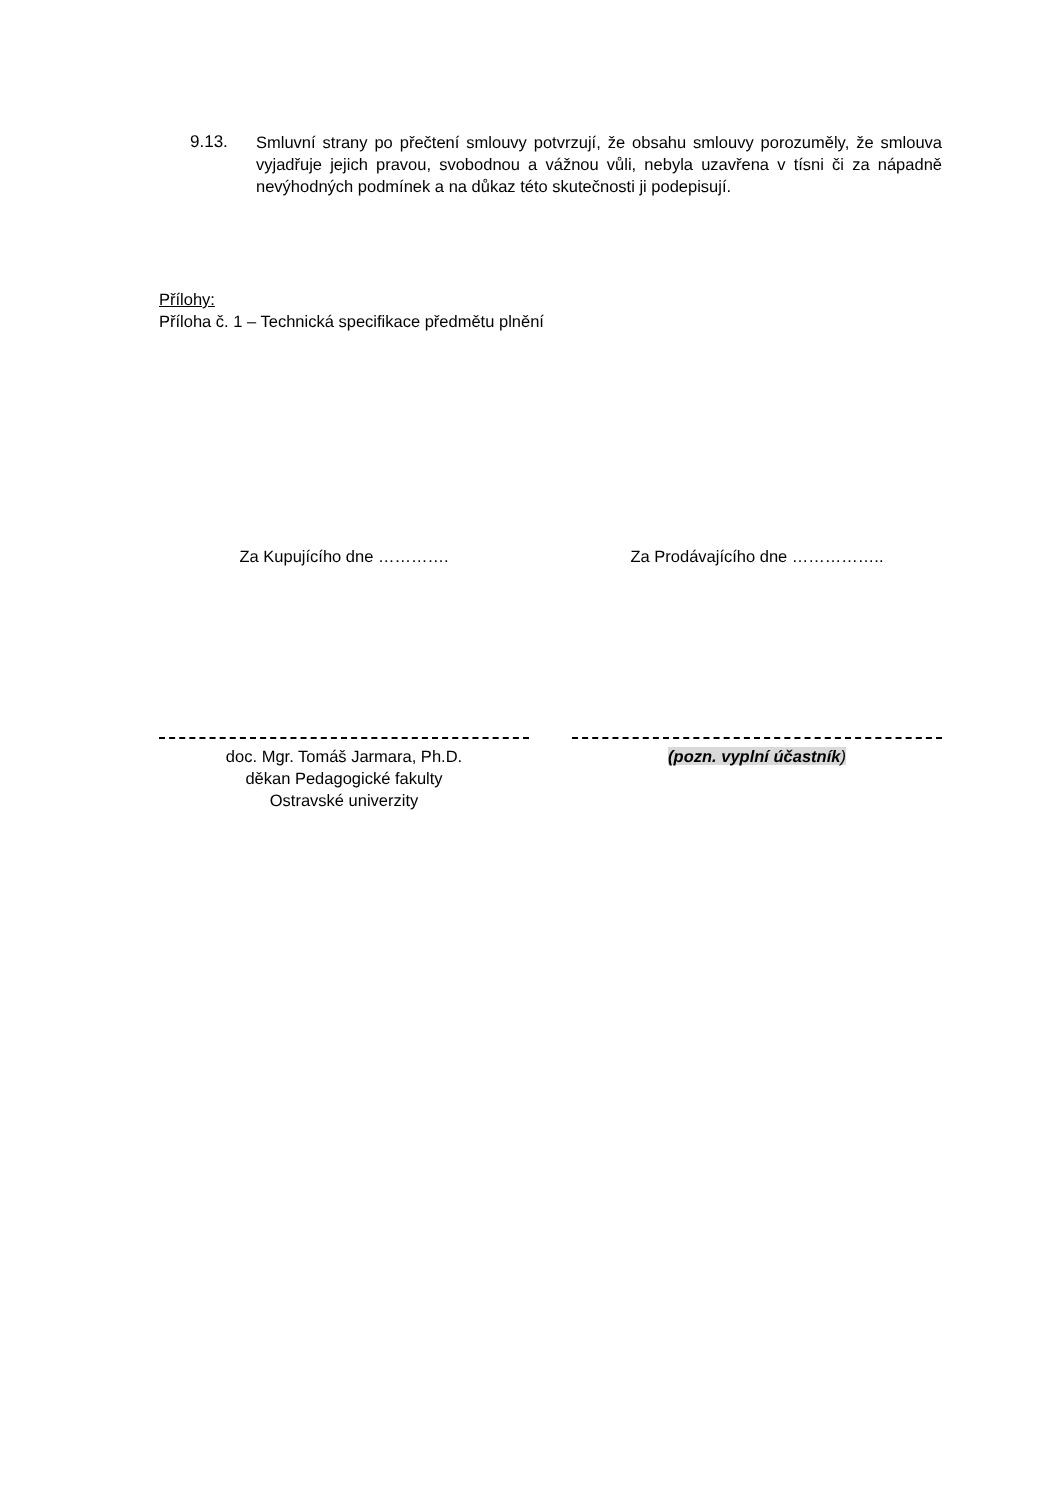9.13. Smluvní strany po přečtení smlouvy potvrzují, že obsahu smlouvy porozuměly, že smlouva vyjadřuje jejich pravou, svobodnou a vážnou vůli, nebyla uzavřena v tísni či za nápadně nevýhodných podmínek a na důkaz této skutečnosti ji podepisují.
Přílohy:
Příloha č. 1 – Technická specifikace předmětu plnění
Za Kupujícího dne ………….
doc. Mgr. Tomáš Jarmara, Ph.D.
děkan Pedagogické fakulty
Ostravské univerzity
Za Prodávajícího dne ……………..
(pozn. vyplní účastník)